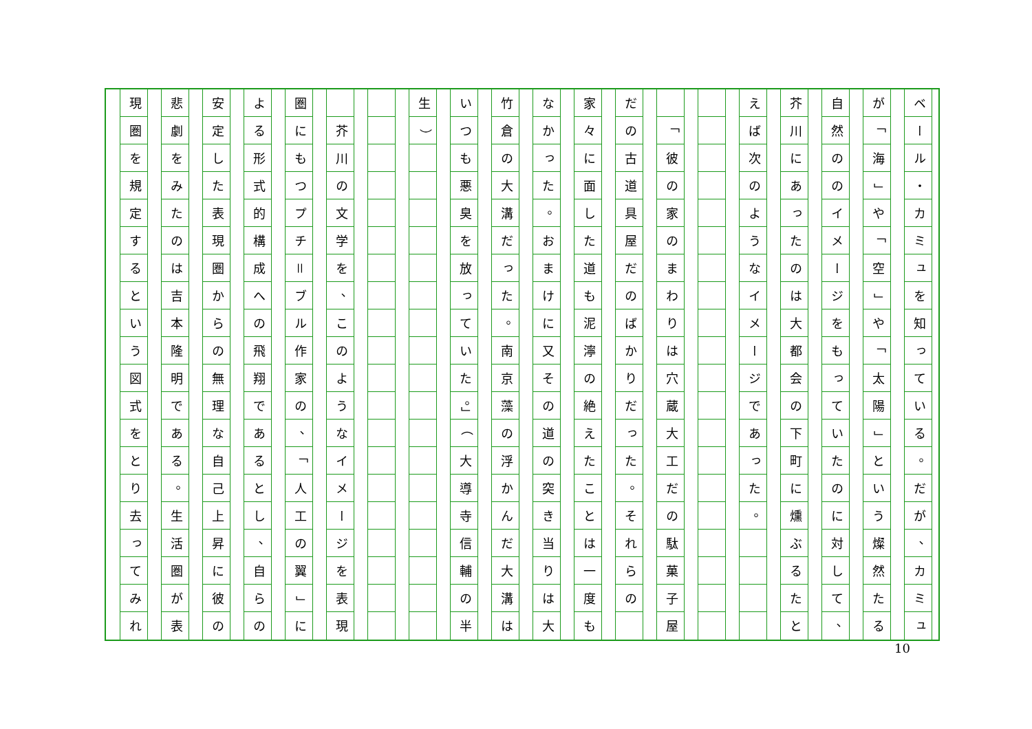ベール
・
カミュを知っている
。
だが
、
カミュ
が
「
海
」
や
「
空
」
や
「
太陽
」
という燦然たる
自然ののイメージをもっていたのに対して
、
芥川にあったのは大都会の下町に燻ぶるたと
えば次のようなイメージであった
。
「
彼の家のまわりは穴蔵大工だの駄菓子屋
だの古道具屋だのばかりだった
。
それらの
家々に面した道も泥濘の絶えたことは一度も
なかった
。
おまけに又その道の突き当りは大
竹倉の大溝だった
。
南京藻の浮かんだ大溝は
いつも悪臭を放っていた
。」
（
大導寺信輔の半
生
）
芥川の文学を
、
このようなイメージを表現
圏にもつプチ
＝
ブル作家の
、
「
人工の翼
」
に
よる形式的構成への飛翔であるとし
、
自らの
安定した表現圏からの無理な自己上昇に彼の
悲劇をみたのは吉本隆明である
。
生活圏が表
現圏を規定するという図式をとり去ってみれ
10